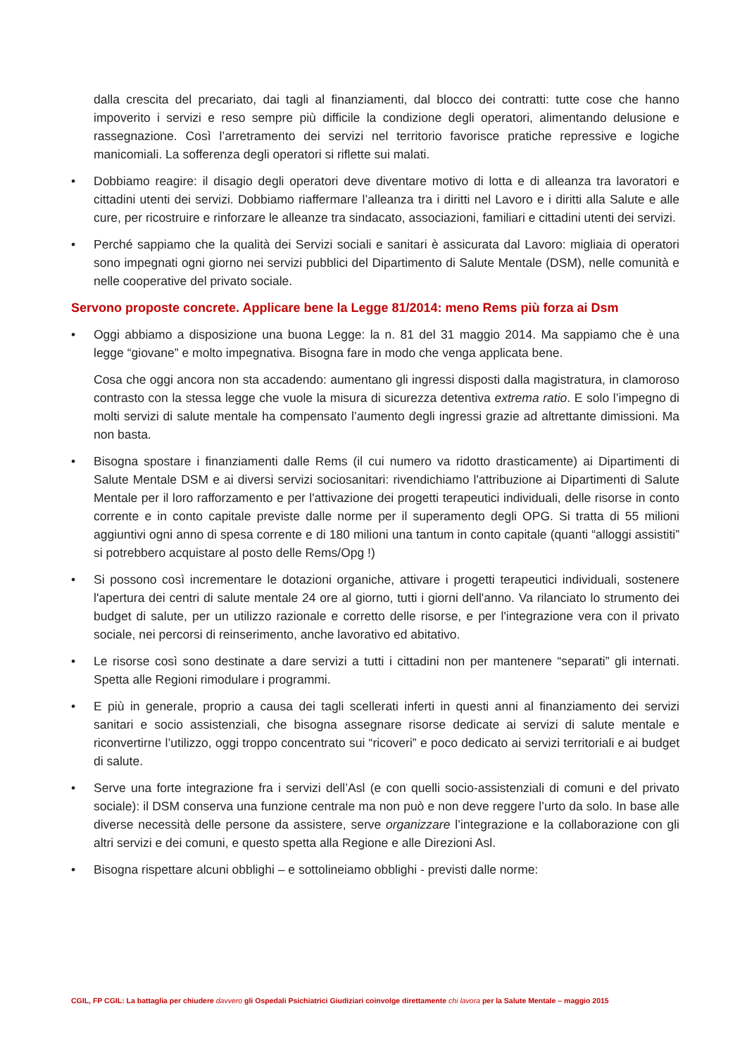dalla crescita del precariato, dai tagli al finanziamenti, dal blocco dei contratti: tutte cose che hanno impoverito i servizi e reso sempre più difficile la condizione degli operatori, alimentando delusione e rassegnazione. Così l’arretramento dei servizi nel territorio favorisce pratiche repressive e logiche manicomiali. La sofferenza degli operatori si riflette sui malati.
• Dobbiamo reagire: il disagio degli operatori deve diventare motivo di lotta e di alleanza tra lavoratori e cittadini utenti dei servizi. Dobbiamo riaffermare l’alleanza tra i diritti nel Lavoro e i diritti alla Salute e alle cure, per ricostruire e rinforzare le alleanze tra sindacato, associazioni, familiari e cittadini utenti dei servizi.
• Perché sappiamo che la qualità dei Servizi sociali e sanitari è assicurata dal Lavoro: migliaia di operatori sono impegnati ogni giorno nei servizi pubblici del Dipartimento di Salute Mentale (DSM), nelle comunità e nelle cooperative del privato sociale.
Servono proposte concrete. Applicare bene la Legge 81/2014: meno Rems più forza ai Dsm
• Oggi abbiamo a disposizione una buona Legge: la n. 81 del 31 maggio 2014. Ma sappiamo che è una legge “giovane” e molto impegnativa. Bisogna fare in modo che venga applicata bene.
Cosa che oggi ancora non sta accadendo: aumentano gli ingressi disposti dalla magistratura, in clamoroso contrasto con la stessa legge che vuole la misura di sicurezza detentiva extrema ratio. E solo l’impegno di molti servizi di salute mentale ha compensato l’aumento degli ingressi grazie ad altrettante dimissioni. Ma non basta.
• Bisogna spostare i finanziamenti dalle Rems (il cui numero va ridotto drasticamente) ai Dipartimenti di Salute Mentale DSM e ai diversi servizi sociosanitari: rivendichiamo l'attribuzione ai Dipartimenti di Salute Mentale per il loro rafforzamento e per l'attivazione dei progetti terapeutici individuali, delle risorse in conto corrente e in conto capitale previste dalle norme per il superamento degli OPG. Si tratta di 55 milioni aggiuntivi ogni anno di spesa corrente e di 180 milioni una tantum in conto capitale (quanti “alloggi assistiti” si potrebbero acquistare al posto delle Rems/Opg !)
• Si possono così incrementare le dotazioni organiche, attivare i progetti terapeutici individuali, sostenere l'apertura dei centri di salute mentale 24 ore al giorno, tutti i giorni dell'anno. Va rilanciato lo strumento dei budget di salute, per un utilizzo razionale e corretto delle risorse, e per l'integrazione vera con il privato sociale, nei percorsi di reinserimento, anche lavorativo ed abitativo.
• Le risorse così sono destinate a dare servizi a tutti i cittadini non per mantenere “separati” gli internati. Spetta alle Regioni rimodulare i programmi.
• E più in generale, proprio a causa dei tagli scellerati inferti in questi anni al finanziamento dei servizi sanitari e socio assistenziali, che bisogna assegnare risorse dedicate ai servizi di salute mentale e riconvertirne l’utilizzo, oggi troppo concentrato sui “ricoveri” e poco dedicato ai servizi territoriali e ai budget di salute.
• Serve una forte integrazione fra i servizi dell’Asl (e con quelli socio-assistenziali di comuni e del privato sociale): il DSM conserva una funzione centrale ma non può e non deve reggere l’urto da solo. In base alle diverse necessità delle persone da assistere, serve organizzare l’integrazione e la collaborazione con gli altri servizi e dei comuni, e questo spetta alla Regione e alle Direzioni Asl.
• Bisogna rispettare alcuni obblighi – e sottolineiamo obblighi - previsti dalle norme:
CGIL, FP CGIL: La battaglia per chiudere davvero gli Ospedali Psichiatrici Giudiziari coinvolge direttamente chi lavora per la Salute Mentale – maggio 2015